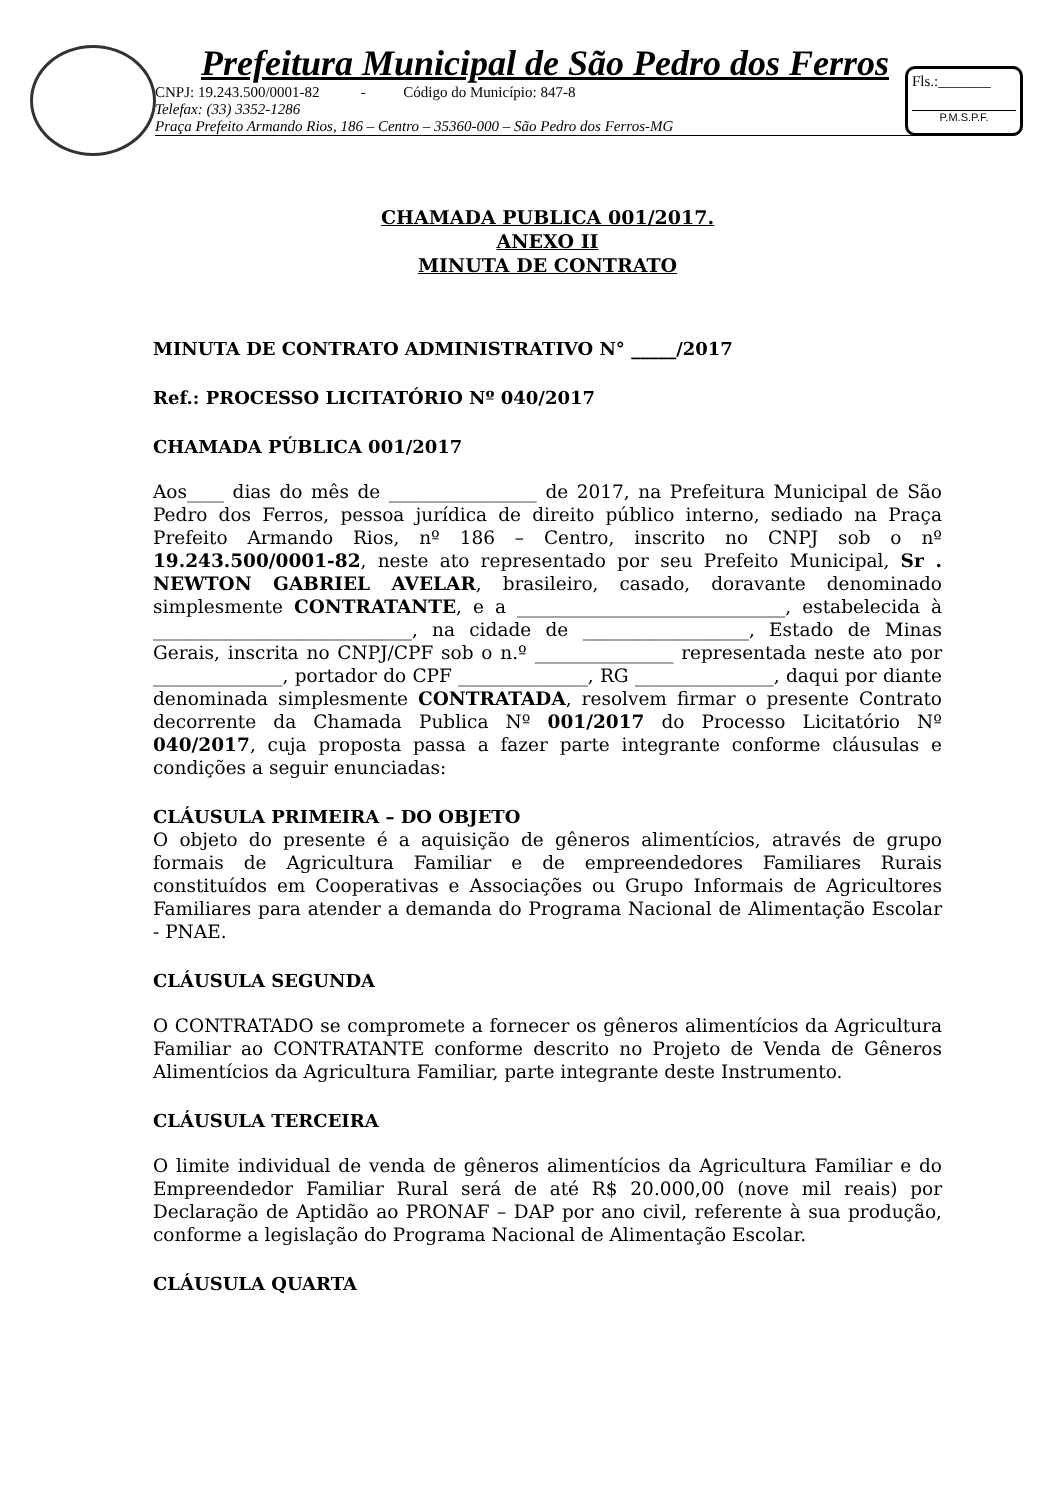Prefeitura Municipal de São Pedro dos Ferros
CNPJ: 19.243.500/0001-82 - Código do Município: 847-8
Telefax: (33) 3352-1286
Praça Prefeito Armando Rios, 186 – Centro – 35360-000 – São Pedro dos Ferros-MG
Fls.:_______
P.M.S.P.F.
CHAMADA PUBLICA 001/2017.
ANEXO II
MINUTA DE CONTRATO
MINUTA DE CONTRATO ADMINISTRATIVO N° _____/2017
Ref.: PROCESSO LICITATÓRIO Nº 040/2017
CHAMADA PÚBLICA 001/2017
Aos____ dias do mês de ________________ de 2017, na Prefeitura Municipal de São Pedro dos Ferros, pessoa jurídica de direito público interno, sediado na Praça Prefeito Armando Rios, nº 186 – Centro, inscrito no CNPJ sob o nº 19.243.500/0001-82, neste ato representado por seu Prefeito Municipal, Sr . NEWTON GABRIEL AVELAR, brasileiro, casado, doravante denominado simplesmente CONTRATANTE, e a _____________________________, estabelecida à ____________________________, na cidade de __________________, Estado de Minas Gerais, inscrita no CNPJ/CPF sob o n.º _______________ representada neste ato por ______________, portador do CPF ______________, RG _______________, daqui por diante denominada simplesmente CONTRATADA, resolvem firmar o presente Contrato decorrente da Chamada Publica Nº 001/2017 do Processo Licitatório Nº 040/2017, cuja proposta passa a fazer parte integrante conforme cláusulas e condições a seguir enunciadas:
CLÁUSULA PRIMEIRA – DO OBJETO
O objeto do presente é a aquisição de gêneros alimentícios, através de grupo formais de Agricultura Familiar e de empreendedores Familiares Rurais constituídos em Cooperativas e Associações ou Grupo Informais de Agricultores Familiares para atender a demanda do Programa Nacional de Alimentação Escolar - PNAE.
CLÁUSULA SEGUNDA
O CONTRATADO se compromete a fornecer os gêneros alimentícios da Agricultura Familiar ao CONTRATANTE conforme descrito no Projeto de Venda de Gêneros Alimentícios da Agricultura Familiar, parte integrante deste Instrumento.
CLÁUSULA TERCEIRA
O limite individual de venda de gêneros alimentícios da Agricultura Familiar e do Empreendedor Familiar Rural será de até R$ 20.000,00 (nove mil reais) por Declaração de Aptidão ao PRONAF – DAP por ano civil, referente à sua produção, conforme a legislação do Programa Nacional de Alimentação Escolar.
CLÁUSULA QUARTA